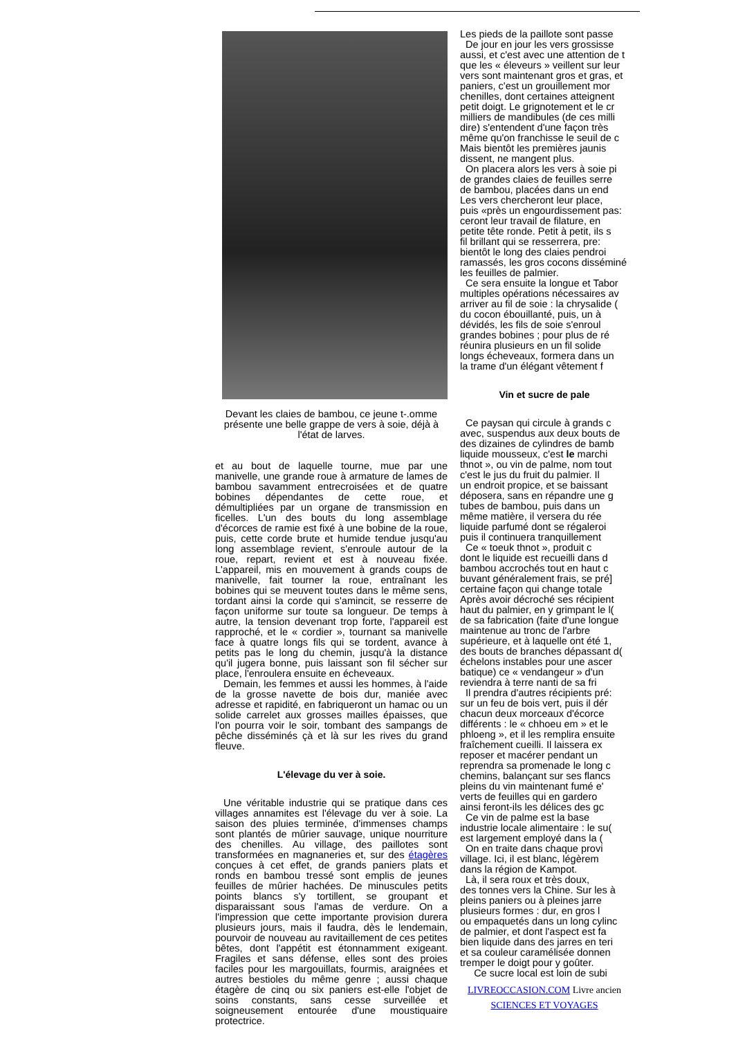Devant les claies de bambou, ce jeune t-.omme présente une belle grappe de vers à soie, déjà à l'état de larves.
et au bout de laquelle tourne, mue par une manivelle, une grande roue à armature de lames de bambou savamment entrecroisées et de quatre bobines dépendantes de cette roue, et démultipliées par un organe de transmission en ficelles. L'un des bouts du long assemblage d'écorces de ramie est fixé à une bobine de la roue, puis, cette corde brute et humide tendue jusqu'au long assemblage revient, s'enroule autour de la roue, repart, revient et est à nouveau fixée. L'appareil, mis en mouvement à grands coups de manivelle, fait tourner la roue, entraînant les bobines qui se meuvent toutes dans le même sens, tordant ainsi la corde qui s'amincit, se resserre de façon uniforme sur toute sa longueur. De temps à autre, la tension devenant trop forte, l'appareil est rapproché, et le « cordier », tournant sa manivelle face à quatre longs fils qui se tordent, avance à petits pas le long du chemin, jusqu'à la distance qu'il jugera bonne, puis laissant son fil sécher sur place, l'enroulera ensuite en écheveaux.
Demain, les femmes et aussi les hommes, à l'aide de la grosse navette de bois dur, maniée avec adresse et rapidité, en fabriqueront un hamac ou un solide carrelet aux grosses mailles épaisses, que l'on pourra voir le soir, tombant des sampangs de pêche disséminés çà et là sur les rives du grand fleuve.
L'élevage du ver à soie.
Une véritable industrie qui se pratique dans ces villages annamites est l'élevage du ver à soie. La saison des pluies terminée, d'immenses champs sont plantés de mûrier sauvage, unique nourriture des chenilles. Au village, des paillotes sont transformées en magnaneries et, sur des étagères conçues à cet effet, de grands paniers plats et ronds en bambou tressé sont emplis de jeunes feuilles de mûrier hachées. De minuscules petits points blancs s'y tortillent, se groupant et disparaissant sous l'amas de verdure. On a l'impression que cette importante provision durera plusieurs jours, mais il faudra, dès le lendemain, pourvoir de nouveau au ravitaillement de ces petites bêtes, dont l'appétit est étonnamment exigeant. Fragiles et sans défense, elles sont des proies faciles pour les margouillats, fourmis, araignées et autres bestioles du même genre ; aussi chaque étagère de cinq ou six paniers est-elle l'objet de soins constants, sans cesse surveillée et soigneusement entourée d'une moustiquaire protectrice.
Les pieds de la paillote sont passe
De jour en jour les vers grossisse
aussi, et c'est avec une attention de t
que les « éleveurs » veillent sur leur
vers sont maintenant gros et gras, et
paniers, c'est un grouillement mor
chenilles, dont certaines atteignent
petit doigt. Le grignotement et le cr
milliers de mandibules (de ces milli
dire) s'entendent d'une façon très
même qu'on franchisse le seuil de c
Mais bientôt les premières jaunis
dissent, ne mangent plus.
On placera alors les vers à soie pi
de grandes claies de feuilles serre
de bambou, placées dans un end
Les vers chercheront leur place,
puis «près un engourdissement pas:
ceront leur travail de filature, en
petite tête ronde. Petit à petit, ils s
fil brillant qui se resserrera, pre:
bientôt le long des claies pendroi
ramassés, les gros cocons disséminé
les feuilles de palmier.
Ce sera ensuite la longue et Tabor
multiples opérations nécessaires av
arriver au fil de soie : la chrysalide (
du cocon ébouillanté, puis, un à
dévidés, les fils de soie s'enroul
grandes bobines ; pour plus de ré
réunira plusieurs en un fil solide
longs écheveaux, formera dans un
la trame d'un élégant vêtement f
Vin et sucre de pale
Ce paysan qui circule à grands c
avec, suspendus aux deux bouts de
des dizaines de cylindres de bamb
liquide mousseux, c'est le marchi
thnot », ou vin de palme, nom tout
c'est le jus du fruit du palmier. Il
un endroit propice, et se baissant
déposera, sans en répandre une g
tubes de bambou, puis dans un
même matière, il versera du rée
liquide parfumé dont se régaleroi
puis il continuera tranquillement
Ce « toeuk thnot », produit c
dont le liquide est recueilli dans d
bambou accrochés tout en haut c
buvant généralement frais, se pré]
certaine façon qui change totale
Après avoir décroché ses récipient
haut du palmier, en y grimpant le l(
de sa fabrication (faite d'une longue
maintenue au tronc de l'arbre
supérieure, et à laquelle ont été 1,
des bouts de branches dépassant d(
échelons instables pour une ascer
batique) ce « vendangeur » d'un
reviendra à terre nanti de sa fri
Il prendra d'autres récipients pré:
sur un feu de bois vert, puis il dér
chacun deux morceaux d'écorce
différents : le « chhoeu em » et le
phloeng », et il les remplira ensuite
fraîchement cueilli. Il laissera ex
reposer et macérer pendant un
reprendra sa promenade le long c
chemins, balançant sur ses flancs
pleins du vin maintenant fumé e'
verts de feuilles qui en gardero
ainsi feront-ils les délices des gc
Ce vin de palme est la base
industrie locale alimentaire : le su(
est largement employé dans la (
On en traite dans chaque provi
village. Ici, il est blanc, légèrem
dans la région de Kampot.
Là, il sera roux et très doux,
des tonnes vers la Chine. Sur les à
pleins paniers ou à pleines jarre
plusieurs formes : dur, en gros l
ou empaquetés dans un long cylinc
de palmier, et dont l'aspect est fa
bien liquide dans des jarres en teri
et sa couleur caramélisée donnen
tremper le doigt pour y goûter.
Ce sucre local est loin de subi
LIVREOCCASION.COM Livre ancien SCIENCES ET VOYAGES